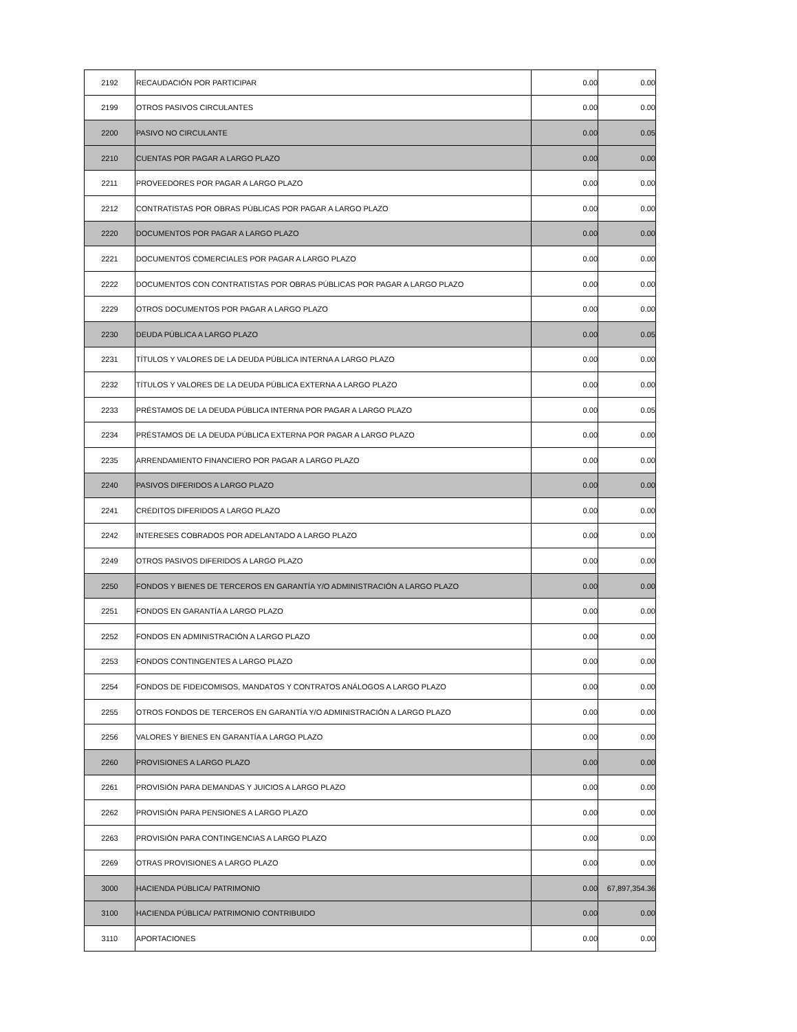| 2192 | RECAUDACIÓN POR PARTICIPAR | 0.00 | 0.00 |
| 2199 | OTROS PASIVOS CIRCULANTES | 0.00 | 0.00 |
| 2200 | PASIVO NO CIRCULANTE | 0.00 | 0.05 |
| 2210 | CUENTAS POR PAGAR A LARGO PLAZO | 0.00 | 0.00 |
| 2211 | PROVEEDORES POR PAGAR A LARGO PLAZO | 0.00 | 0.00 |
| 2212 | CONTRATISTAS POR OBRAS PÚBLICAS POR PAGAR A LARGO PLAZO | 0.00 | 0.00 |
| 2220 | DOCUMENTOS POR PAGAR A LARGO PLAZO | 0.00 | 0.00 |
| 2221 | DOCUMENTOS COMERCIALES POR PAGAR A LARGO PLAZO | 0.00 | 0.00 |
| 2222 | DOCUMENTOS CON CONTRATISTAS POR OBRAS PÚBLICAS POR PAGAR A LARGO PLAZO | 0.00 | 0.00 |
| 2229 | OTROS DOCUMENTOS POR PAGAR A LARGO PLAZO | 0.00 | 0.00 |
| 2230 | DEUDA PÚBLICA A LARGO PLAZO | 0.00 | 0.05 |
| 2231 | TÍTULOS Y VALORES DE LA DEUDA PÚBLICA INTERNA A LARGO PLAZO | 0.00 | 0.00 |
| 2232 | TÍTULOS Y VALORES DE LA DEUDA PÚBLICA EXTERNA A LARGO PLAZO | 0.00 | 0.00 |
| 2233 | PRÉSTAMOS DE LA DEUDA PÚBLICA INTERNA POR PAGAR A LARGO PLAZO | 0.00 | 0.05 |
| 2234 | PRÉSTAMOS DE LA DEUDA PÚBLICA EXTERNA POR PAGAR A LARGO PLAZO | 0.00 | 0.00 |
| 2235 | ARRENDAMIENTO FINANCIERO POR PAGAR A LARGO PLAZO | 0.00 | 0.00 |
| 2240 | PASIVOS DIFERIDOS A LARGO PLAZO | 0.00 | 0.00 |
| 2241 | CRÉDITOS DIFERIDOS A LARGO PLAZO | 0.00 | 0.00 |
| 2242 | INTERESES COBRADOS POR ADELANTADO A LARGO PLAZO | 0.00 | 0.00 |
| 2249 | OTROS PASIVOS DIFERIDOS A LARGO PLAZO | 0.00 | 0.00 |
| 2250 | FONDOS Y BIENES DE TERCEROS EN GARANTÍA Y/O ADMINISTRACIÓN A LARGO PLAZO | 0.00 | 0.00 |
| 2251 | FONDOS EN GARANTÍA A LARGO PLAZO | 0.00 | 0.00 |
| 2252 | FONDOS EN ADMINISTRACIÓN A LARGO PLAZO | 0.00 | 0.00 |
| 2253 | FONDOS CONTINGENTES A LARGO PLAZO | 0.00 | 0.00 |
| 2254 | FONDOS DE FIDEICOMISOS, MANDATOS Y CONTRATOS ANÁLOGOS A LARGO PLAZO | 0.00 | 0.00 |
| 2255 | OTROS FONDOS DE TERCEROS EN GARANTÍA Y/O ADMINISTRACIÓN A LARGO PLAZO | 0.00 | 0.00 |
| 2256 | VALORES Y BIENES EN GARANTÍA A LARGO PLAZO | 0.00 | 0.00 |
| 2260 | PROVISIONES A LARGO PLAZO | 0.00 | 0.00 |
| 2261 | PROVISIÓN PARA DEMANDAS Y JUICIOS A LARGO PLAZO | 0.00 | 0.00 |
| 2262 | PROVISIÓN PARA PENSIONES A LARGO PLAZO | 0.00 | 0.00 |
| 2263 | PROVISIÓN PARA CONTINGENCIAS A LARGO PLAZO | 0.00 | 0.00 |
| 2269 | OTRAS PROVISIONES A LARGO PLAZO | 0.00 | 0.00 |
| 3000 | HACIENDA PÚBLICA/ PATRIMONIO | 0.00 | 67,897,354.36 |
| 3100 | HACIENDA PÚBLICA/ PATRIMONIO CONTRIBUIDO | 0.00 | 0.00 |
| 3110 | APORTACIONES | 0.00 | 0.00 |